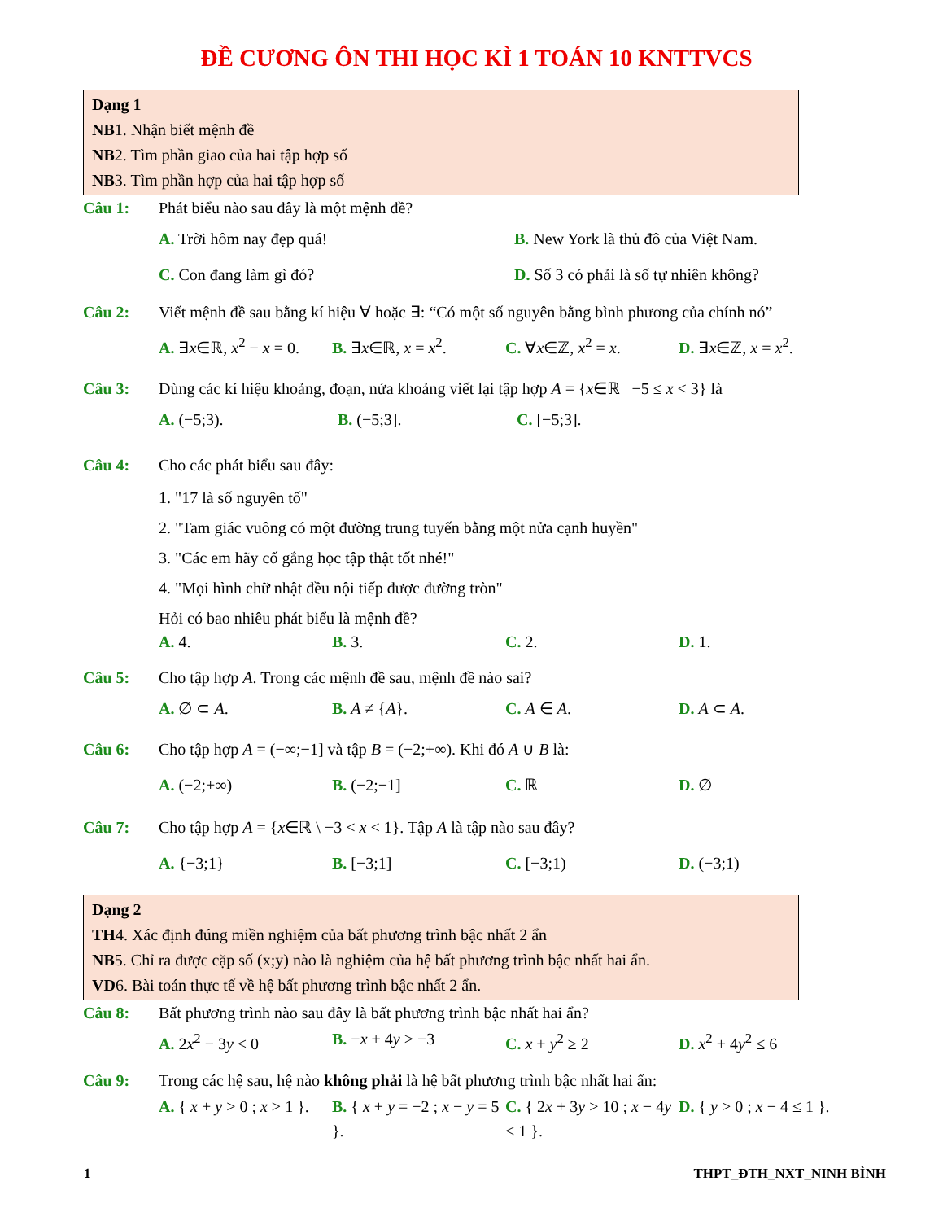ĐỀ CƯƠNG ÔN THI HỌC KÌ 1 TOÁN 10 KNTTVCS
Dạng 1
NB1. Nhận biết mệnh đề
NB2. Tìm phần giao của hai tập hợp số
NB3. Tìm phần hợp của hai tập hợp số
Câu 1: Phát biểu nào sau đây là một mệnh đề?
A. Trời hôm nay đẹp quá! B. New York là thủ đô của Việt Nam.
C. Con đang làm gì đó? D. Số 3 có phải là số tự nhiên không?
Câu 2: Viết mệnh đề sau bằng kí hiệu ∀ hoặc ∃: “Có một số nguyên bằng bình phương của chính nó”
A. ∃x∈ℝ, x<sup>2</sup> − x = 0. B. ∃x∈ℝ, x = x<sup>2</sup>. C. ∀x∈ℤ, x<sup>2</sup> = x. D. ∃x∈ℤ, x = x<sup>2</sup>.
Câu 3: Dùng các kí hiệu khoảng, đoạn, nửa khoảng viết lại tập hợp A = {x∈ℝ | −5 ≤ x < 3} là
A. (−5;3). B. (−5;3]. C. [−5;3].
Câu 4: Cho các phát biểu sau đây:
1. "17 là số nguyên tố"
2. "Tam giác vuông có một đường trung tuyến bằng một nửa cạnh huyền"
3. "Các em hãy cố gắng học tập thật tốt nhé!"
4. "Mọi hình chữ nhật đều nội tiếp được đường tròn"
Hỏi có bao nhiêu phát biểu là mệnh đề?
A. 4. B. 3. C. 2. D. 1.
Câu 5: Cho tập hợp A. Trong các mệnh đề sau, mệnh đề nào sai?
A. ∅ ⊂ A. B. A ≠ {A}. C. A ∈ A. D. A ⊂ A.
Câu 6: Cho tập hợp A = (−∞;−1] và tập B = (−2;+∞). Khi đó A ∪ B là:
A. (−2;+∞) B. (−2;−1] C. ℝ D. ∅
Câu 7: Cho tập hợp A = {x∈ℝ \ −3 < x < 1}. Tập A là tập nào sau đây?
A. {−3;1} B. [−3;1] C. [−3;1) D. (−3;1)
Dạng 2
TH4. Xác định đúng miền nghiệm của bất phương trình bậc nhất 2 ẩn
NB5. Chỉ ra được cặp số (x;y) nào là nghiệm của hệ bất phương trình bậc nhất hai ẩn.
VD6. Bài toán thực tế về hệ bất phương trình bậc nhất 2 ẩn.
Câu 8: Bất phương trình nào sau đây là bất phương trình bậc nhất hai ẩn?
A. 2x<sup>2</sup> − 3y < 0 B. −x + 4y > −3 C. x + y<sup>2</sup> ≥ 2 D. x<sup>2</sup> + 4y<sup>2</sup> ≤ 6
Câu 9: Trong các hệ sau, hệ nào không phải là hệ bất phương trình bậc nhất hai ẩn:
A. { x + y > 0 ; x > 1 }. B. { x + y = −2 ; x − y = 5 }. C. { 2x + 3y > 10 ; x − 4y < 1 }. D. { y > 0 ; x − 4 ≤ 1 }.
1 THPT_ĐTH_NXT_NINH BÌNH